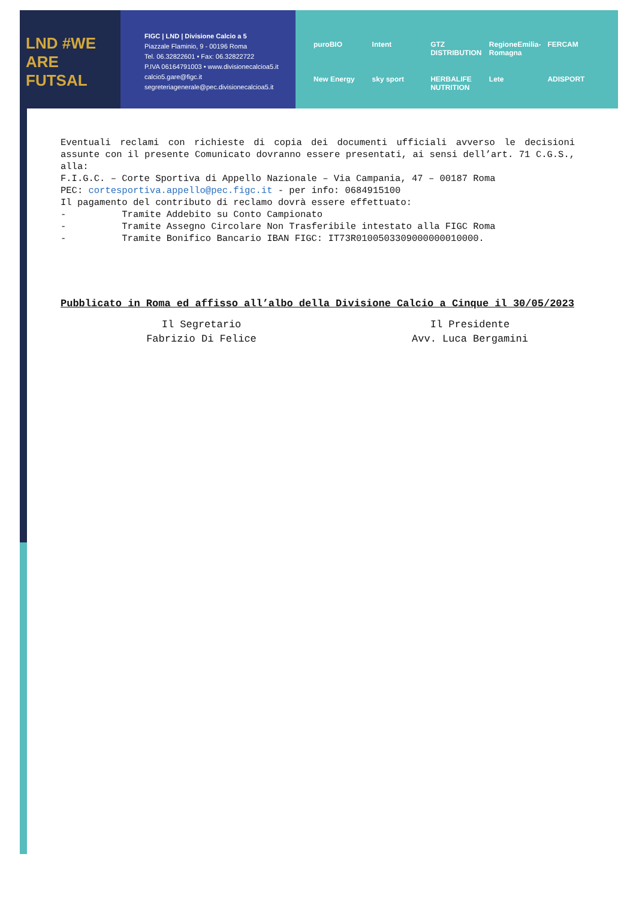LND #WE ARE FUTSAL
FIGC | LND | Divisione Calcio a 5
Piazzale Flaminio, 9 - 00196 Roma
Tel. 06.32822601 • Fax: 06.32822722
P.IVA 06164791003 • www.divisionecalcioa5.it
calcio5.gare@figc.it
segreteriagenerale@pec.divisionecalcioa5.it
puroBIO Intent GTZ DISTRIBUTION RegioneEmilia-Romagna FERCAM New Energy sky sport HERBALIFE NUTRITION Lete ADISPORT
Eventuali reclami con richieste di copia dei documenti ufficiali avverso le decisioni assunte con il presente Comunicato dovranno essere presentati, ai sensi dell’art. 71 C.G.S., alla:
F.I.G.C. – Corte Sportiva di Appello Nazionale – Via Campania, 47 – 00187 Roma
PEC: cortesportiva.appello@pec.figc.it - per info: 0684915100
Il pagamento del contributo di reclamo dovrà essere effettuato:
- Tramite Addebito su Conto Campionato
- Tramite Assegno Circolare Non Trasferibile intestato alla FIGC Roma
- Tramite Bonifico Bancario IBAN FIGC: IT73R0100503309000000010000.
Pubblicato in Roma ed affisso all’albo della Divisione Calcio a Cinque il 30/05/2023
Il Segretario
Fabrizio Di Felice
Il Presidente
Avv. Luca Bergamini